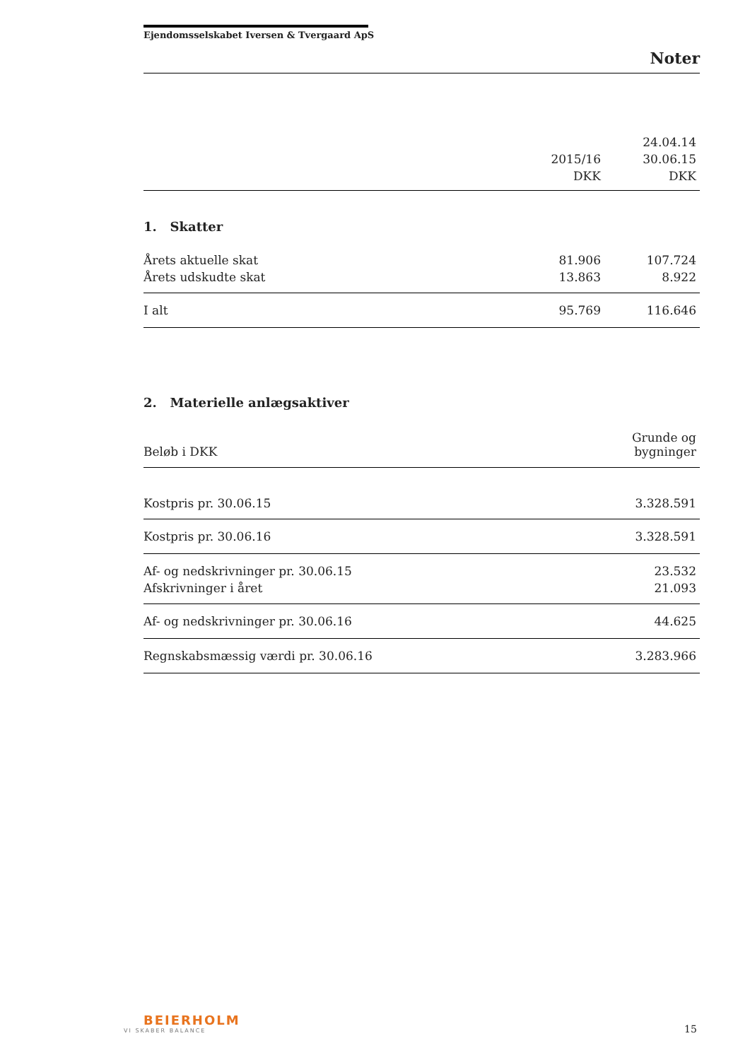Ejendomsselskabet Iversen & Tvergaard ApS
Noter
| | | 24.04.14 |
| --- | --- | --- |
| | 2015/16 | 30.06.15 |
| | DKK | DKK |
| 1. Skatter | | |
| Årets aktuelle skat | 81.906 | 107.724 |
| Årets udskudte skat | 13.863 | 8.922 |
| I alt | 95.769 | 116.646 |
| 2. Materielle anlægsaktiver | | |
| Beløb i DKK | Grunde og bygninger |
| --- | --- |
| Kostpris pr. 30.06.15 | 3.328.591 |
| Kostpris pr. 30.06.16 | 3.328.591 |
| Af- og nedskrivninger pr. 30.06.15 | 23.532 |
| Afskrivninger i året | 21.093 |
| Af- og nedskrivninger pr. 30.06.16 | 44.625 |
| Regnskabsmæssig værdi pr. 30.06.16 | 3.283.966 |
BEIERHOLM
VI SKABER BALANCE
15